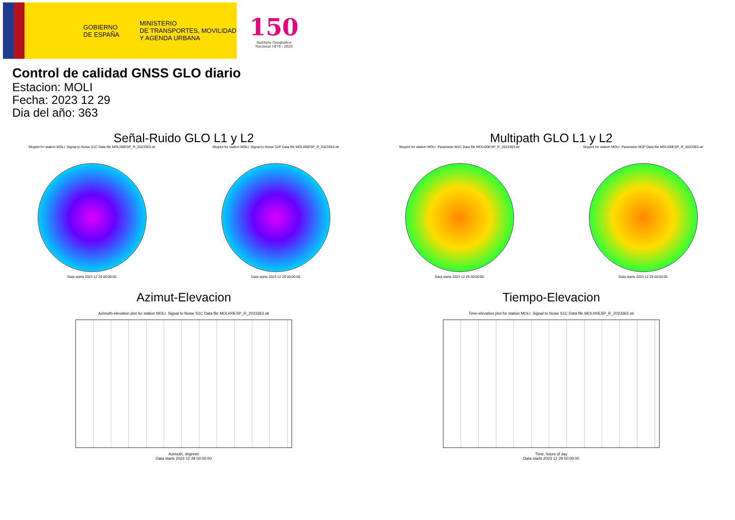GOBIERNO
DE ESPAÑA
MINISTERIO
DE TRANSPORTES, MOVILIDAD
Y AGENDA URBANA
150
Instituto Geográfico
Nacional 1870 - 2020
Control de calidad GNSS GLO diario
Estacion: MOLI
Fecha: 2023 12 29
Dia del año: 363
Señal-Ruido GLO L1 y L2
Skyplot for station MOLI. Signal to Noise S1C Data file MOLI00ESP_R_2023363.xtr
Data starts 2023 12 29 00:00:00
Skyplot for station MOLI. Signal to Noise S2P Data file MOLI00ESP_R_2023363.xtr
Data starts 2023 12 29 00:00:00
Multipath GLO L1 y L2
Skyplot for station MOLI. Parameter M1C Data file MOLI00ESP_R_2023363.xtr
Data starts 2023 12 29 00:00:00
Skyplot for station MOLI. Parameter M2P Data file MOLI00ESP_R_2023363.xtr
Data starts 2023 12 29 00:00:00
Azimut-Elevacion
Azimuth-elevation plot for station MOLI. Signal to Noise S1C Data file MOLI00ESP_R_2023363.xtr
Azimuth, degrees
Data starts 2023 12 29 00:00:00
Tiempo-Elevacion
Time-elevation plot for station MOLI. Signal to Noise S1C Data file MOLI00ESP_R_2023363.xtr
Time, hours of day
Data starts 2023 12 29 00:00:00